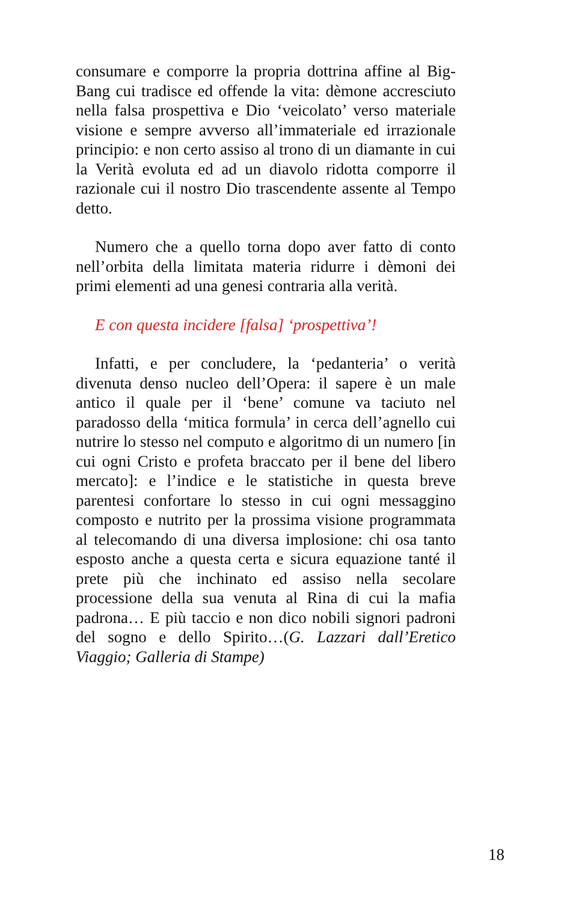consumare e comporre la propria dottrina affine al Big-Bang cui tradisce ed offende la vita: dèmone accresciuto nella falsa prospettiva e Dio ‘veicolato’ verso materiale visione e sempre avverso all’immateriale ed irrazionale principio: e non certo assiso al trono di un diamante in cui la Verità evoluta ed ad un diavolo ridotta comporre il razionale cui il nostro Dio trascendente assente al Tempo detto.
Numero che a quello torna dopo aver fatto di conto nell’orbita della limitata materia ridurre i dèmoni dei primi elementi ad una genesi contraria alla verità.
E con questa incidere [falsa] ‘prospettiva’!
Infatti, e per concludere, la ‘pedanteria’ o verità divenuta denso nucleo dell’Opera: il sapere è un male antico il quale per il ‘bene’ comune va taciuto nel paradosso della ‘mitica formula’ in cerca dell’agnello cui nutrire lo stesso nel computo e algoritmo di un numero [in cui ogni Cristo e profeta braccato per il bene del libero mercato]: e l’indice e le statistiche in questa breve parentesi confortare lo stesso in cui ogni messaggino composto e nutrito per la prossima visione programmata al telecomando di una diversa implosione: chi osa tanto esposto anche a questa certa e sicura equazione tanté il prete più che inchinato ed assiso nella secolare processione della sua venuta al Rina di cui la mafia padrona… E più taccio e non dico nobili signori padroni del sogno e dello Spirito…(G. Lazzari dall’Eretico Viaggio; Galleria di Stampe)
18